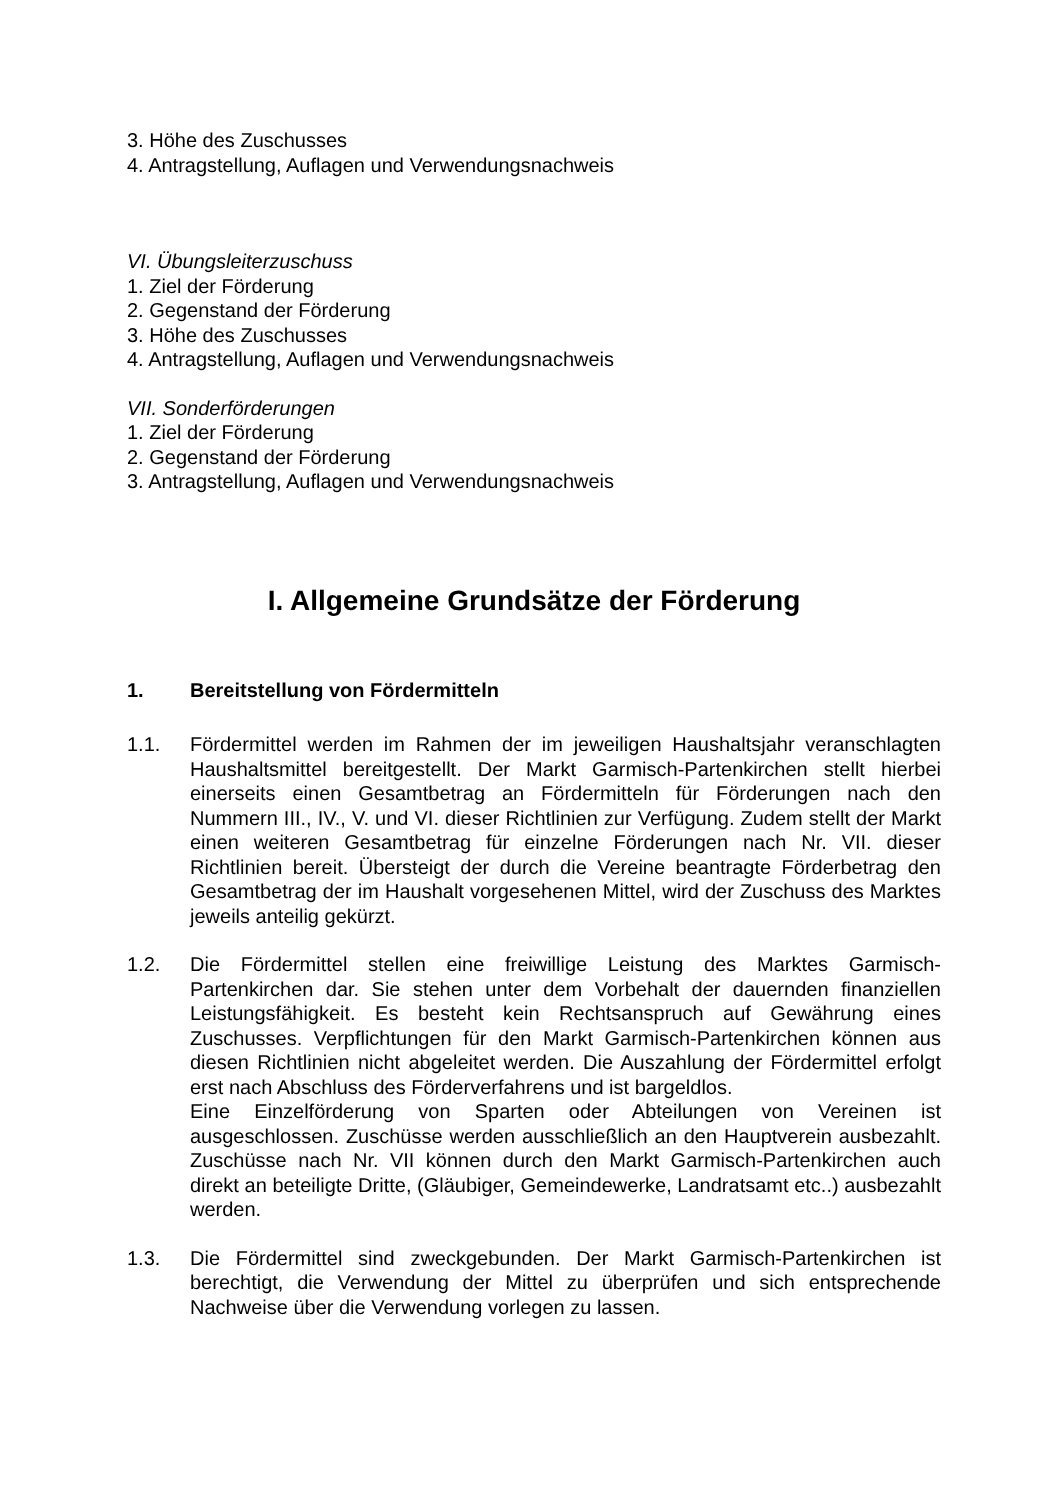3. Höhe des Zuschusses
4. Antragstellung, Auflagen und Verwendungsnachweis
VI. Übungsleiterzuschuss
1. Ziel der Förderung
2. Gegenstand der Förderung
3. Höhe des Zuschusses
4. Antragstellung, Auflagen und Verwendungsnachweis
VII. Sonderförderungen
1. Ziel der Förderung
2. Gegenstand der Förderung
3. Antragstellung, Auflagen und Verwendungsnachweis
I. Allgemeine Grundsätze der Förderung
1. Bereitstellung von Fördermitteln
1.1. Fördermittel werden im Rahmen der im jeweiligen Haushaltsjahr veranschlagten Haushaltsmittel bereitgestellt. Der Markt Garmisch-Partenkirchen stellt hierbei einerseits einen Gesamtbetrag an Fördermitteln für Förderungen nach den Nummern III., IV., V. und VI. dieser Richtlinien zur Verfügung. Zudem stellt der Markt einen weiteren Gesamtbetrag für einzelne Förderungen nach Nr. VII. dieser Richtlinien bereit. Übersteigt der durch die Vereine beantragte Förderbetrag den Gesamtbetrag der im Haushalt vorgesehenen Mittel, wird der Zuschuss des Marktes jeweils anteilig gekürzt.
1.2. Die Fördermittel stellen eine freiwillige Leistung des Marktes Garmisch-Partenkirchen dar. Sie stehen unter dem Vorbehalt der dauernden finanziellen Leistungsfähigkeit. Es besteht kein Rechtsanspruch auf Gewährung eines Zuschusses. Verpflichtungen für den Markt Garmisch-Partenkirchen können aus diesen Richtlinien nicht abgeleitet werden. Die Auszahlung der Fördermittel erfolgt erst nach Abschluss des Förderverfahrens und ist bargeldlos.
Eine Einzelförderung von Sparten oder Abteilungen von Vereinen ist ausgeschlossen. Zuschüsse werden ausschließlich an den Hauptverein ausbezahlt. Zuschüsse nach Nr. VII können durch den Markt Garmisch-Partenkirchen auch direkt an beteiligte Dritte, (Gläubiger, Gemeindewerke, Landratsamt etc..) ausbezahlt werden.
1.3. Die Fördermittel sind zweckgebunden. Der Markt Garmisch-Partenkirchen ist berechtigt, die Verwendung der Mittel zu überprüfen und sich entsprechende Nachweise über die Verwendung vorlegen zu lassen.